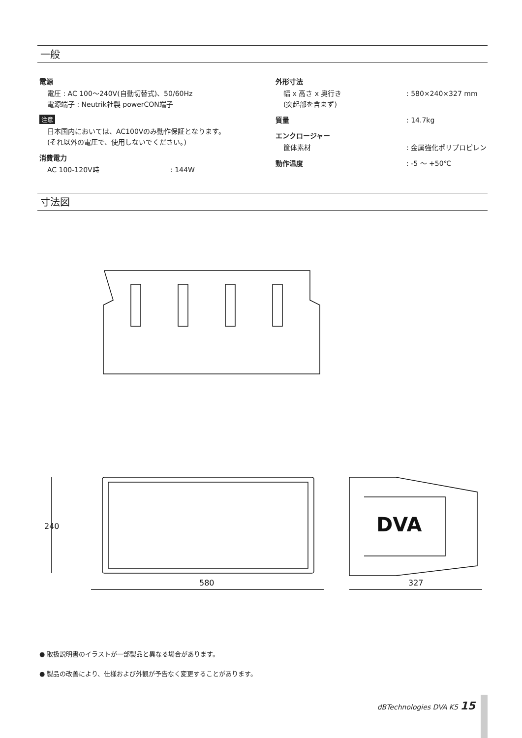一般
電源
電圧 : AC 100〜240V(自動切替式)、50/60Hz
電源端子 : Neutrik社製 powerCON端子
注意
日本国内においては、AC100Vのみ動作保証となります。
(それ以外の電圧で、使用しないでください。)
消費電力
AC 100-120V時: 144W
外形寸法
幅 x 高さ x 奥行き
(突起部を含まず): 580×240×327 mm
質量: 14.7kg
エンクロージャー
筐体素材: 金属強化ポリプロピレン
動作温度: -5 〜 +50℃
寸法図
240
580
327
DVA
● 取扱説明書のイラストが一部製品と異なる場合があります。
● 製品の改善により、仕様および外観が予告なく変更することがあります。
dBTechnologies DVA K5 15